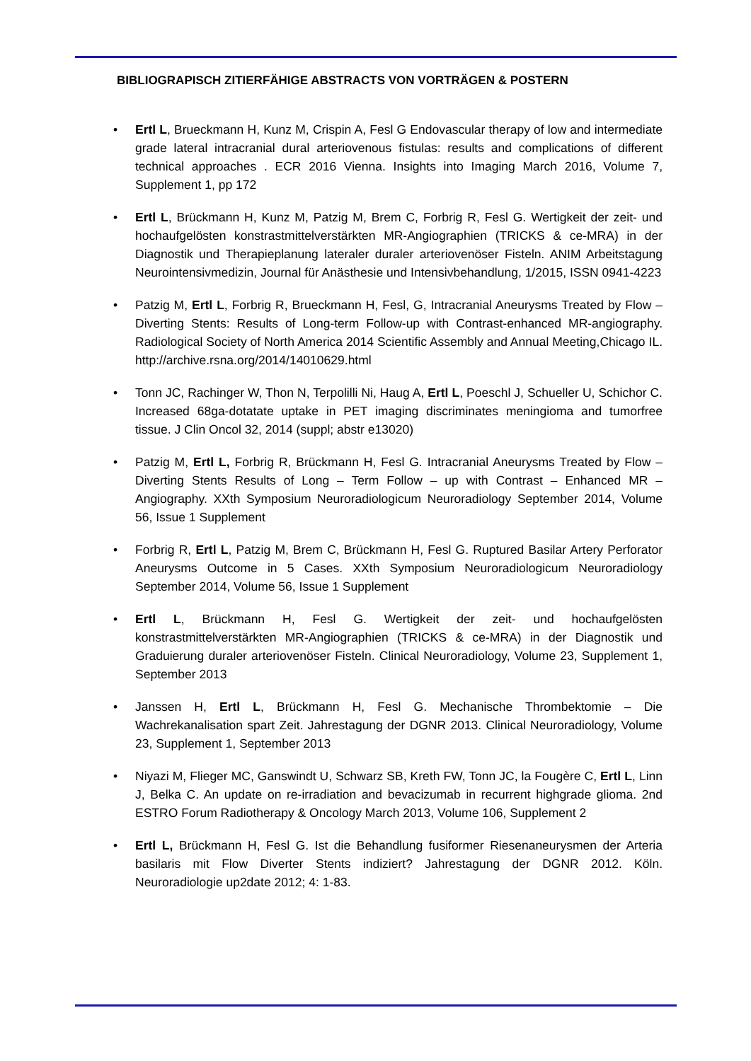BIBLIOGRAPISCH ZITIERFÄHIGE ABSTRACTS VON VORTRÄGEN & POSTERN
• Ertl L, Brueckmann H, Kunz M, Crispin A, Fesl G Endovascular therapy of low and intermediate grade lateral intracranial dural arteriovenous fistulas: results and complications of different technical approaches . ECR 2016 Vienna. Insights into Imaging March 2016, Volume 7, Supplement 1, pp 172
• Ertl L, Brückmann H, Kunz M, Patzig M, Brem C, Forbrig R, Fesl G. Wertigkeit der zeit- und hochaufgelösten konstrastmittelverstärkten MR-Angiographien (TRICKS & ce-MRA) in der Diagnostik und Therapieplanung lateraler duraler arteriovenöser Fisteln. ANIM Arbeitstagung Neurointensivmedizin, Journal für Anästhesie und Intensivbehandlung, 1/2015, ISSN 0941-4223
• Patzig M, Ertl L, Forbrig R, Brueckmann H, Fesl, G, Intracranial Aneurysms Treated by Flow – Diverting Stents: Results of Long-term Follow-up with Contrast-enhanced MR-angiography. Radiological Society of North America 2014 Scientific Assembly and Annual Meeting,Chicago IL. http://archive.rsna.org/2014/14010629.html
• Tonn JC, Rachinger W, Thon N, Terpolilli Ni, Haug A, Ertl L, Poeschl J, Schueller U, Schichor C. Increased 68ga-dotatate uptake in PET imaging discriminates meningioma and tumorfree tissue. J Clin Oncol 32, 2014 (suppl; abstr e13020)
• Patzig M, Ertl L, Forbrig R, Brückmann H, Fesl G. Intracranial Aneurysms Treated by Flow – Diverting Stents Results of Long – Term Follow – up with Contrast – Enhanced MR – Angiography. XXth Symposium Neuroradiologicum Neuroradiology September 2014, Volume 56, Issue 1 Supplement
• Forbrig R, Ertl L, Patzig M, Brem C, Brückmann H, Fesl G. Ruptured Basilar Artery Perforator Aneurysms Outcome in 5 Cases. XXth Symposium Neuroradiologicum Neuroradiology September 2014, Volume 56, Issue 1 Supplement
• Ertl L, Brückmann H, Fesl G. Wertigkeit der zeit- und hochaufgelösten konstrastmittelverstärkten MR-Angiographien (TRICKS & ce-MRA) in der Diagnostik und Graduierung duraler arteriovenöser Fisteln. Clinical Neuroradiology, Volume 23, Supplement 1, September 2013
• Janssen H, Ertl L, Brückmann H, Fesl G. Mechanische Thrombektomie – Die Wachrekanalisation spart Zeit. Jahrestagung der DGNR 2013. Clinical Neuroradiology, Volume 23, Supplement 1, September 2013
• Niyazi M, Flieger MC, Ganswindt U, Schwarz SB, Kreth FW, Tonn JC, la Fougère C, Ertl L, Linn J, Belka C. An update on re-irradiation and bevacizumab in recurrent highgrade glioma. 2nd ESTRO Forum Radiotherapy & Oncology March 2013, Volume 106, Supplement 2
• Ertl L, Brückmann H, Fesl G. Ist die Behandlung fusiformer Riesenaneurysmen der Arteria basilaris mit Flow Diverter Stents indiziert? Jahrestagung der DGNR 2012. Köln. Neuroradiologie up2date 2012; 4: 1-83.